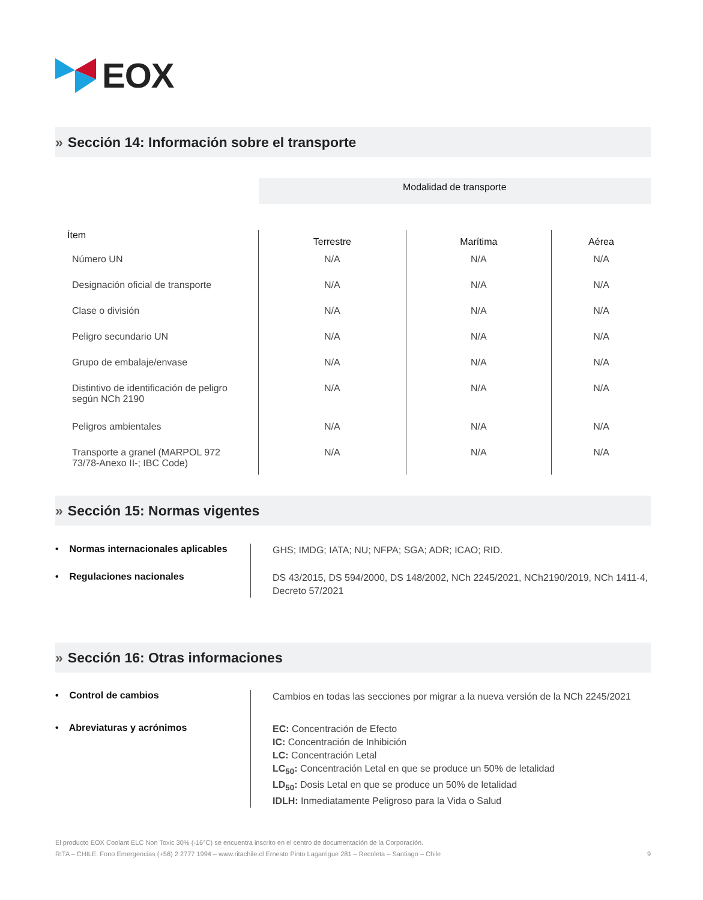EOX
» Sección 14: Información sobre el transporte
| | Modalidad de transporte | | |
| Ítem | Terrestre | Marítima | Aérea |
| Número UN | N/A | N/A | N/A |
| Designación oficial de transporte | N/A | N/A | N/A |
| Clase o división | N/A | N/A | N/A |
| Peligro secundario UN | N/A | N/A | N/A |
| Grupo de embalaje/envase | N/A | N/A | N/A |
| Distintivo de identificación de peligro según NCh 2190 | N/A | N/A | N/A |
| Peligros ambientales | N/A | N/A | N/A |
| Transporte a granel (MARPOL 972 73/78-Anexo II-; IBC Code) | N/A | N/A | N/A |
» Sección 15: Normas vigentes
• Normas internacionales aplicables
GHS; IMDG; IATA; NU; NFPA; SGA; ADR; ICAO; RID.
• Regulaciones nacionales
DS 43/2015, DS 594/2000, DS 148/2002, NCh 2245/2021, NCh2190/2019, NCh 1411-4, Decreto 57/2021
» Sección 16: Otras informaciones
• Control de cambios
Cambios en todas las secciones por migrar a la nueva versión de la NCh 2245/2021
• Abreviaturas y acrónimos
EC: Concentración de Efecto
IC: Concentración de Inhibición
LC: Concentración Letal
LC<sub>50</sub>: Concentración Letal en que se produce un 50% de letalidad
LD<sub>50</sub>: Dosis Letal en que se produce un 50% de letalidad
IDLH: Inmediatamente Peligroso para la Vida o Salud
El producto EOX Coolant ELC Non Toxic 30% (-16°C) se encuentra inscrito en el centro de documentación de la Corporación.
RITA – CHILE. Fono Emergencias (+56) 2 2777 1994 – www.ritachile.cl Ernesto Pinto Lagarrigue 281 – Recoleta – Santiago – Chile 9